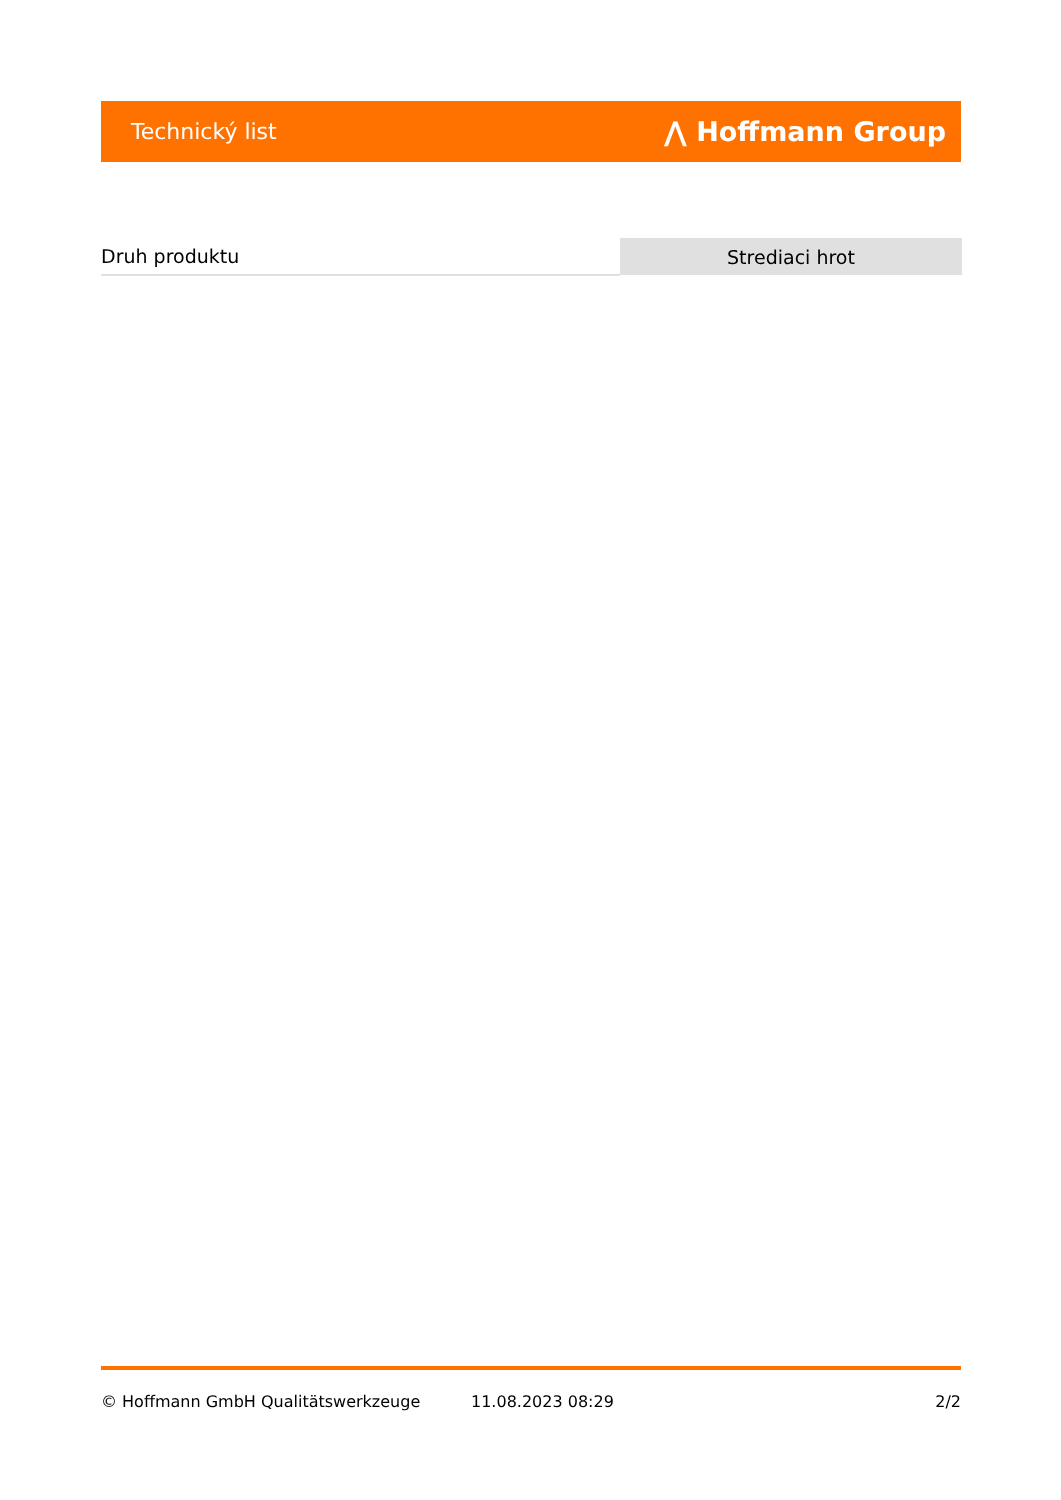Technický list ⋀ Hoffmann Group
| Druh produktu | Strediaci hrot |
© Hoffmann GmbH Qualitätswerkzeuge 11.08.2023 08:29 2/2